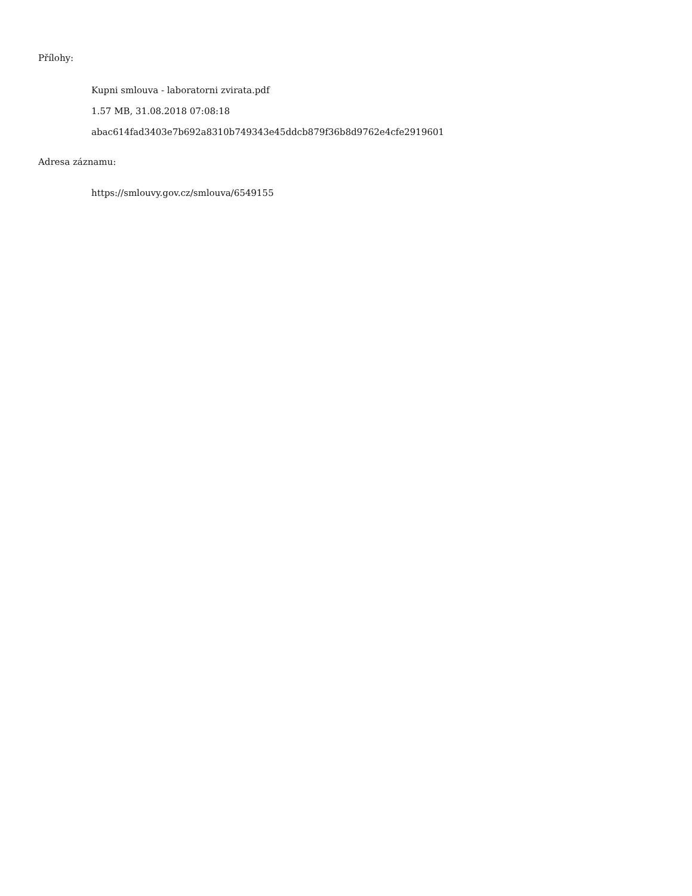Přílohy:
Kupni smlouva - laboratorni zvirata.pdf
1.57 MB, 31.08.2018 07:08:18
abac614fad3403e7b692a8310b749343e45ddcb879f36b8d9762e4cfe2919601
Adresa záznamu:
https://smlouvy.gov.cz/smlouva/6549155